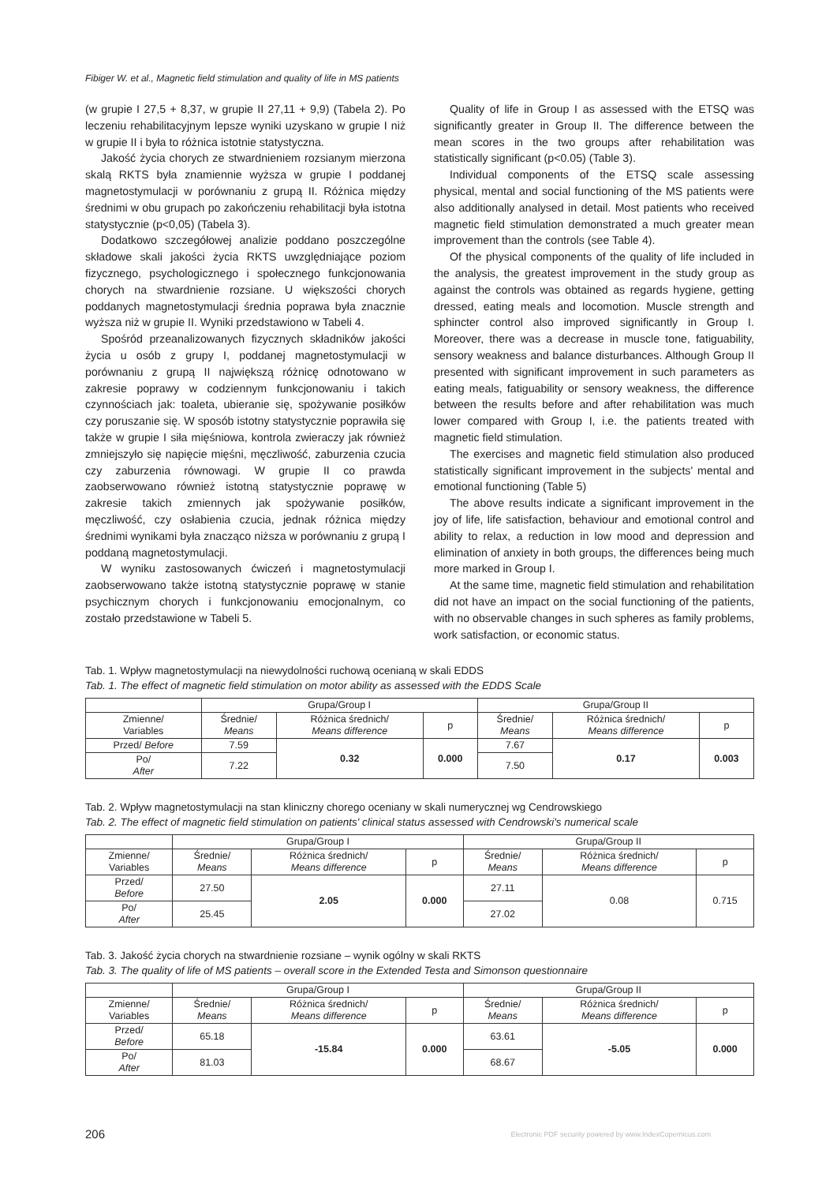Fibiger W. et al., Magnetic field stimulation and quality of life in MS patients
(w grupie I 27,5 + 8,37, w grupie II 27,11 + 9,9) (Tabela 2). Po leczeniu rehabilitacyjnym lepsze wyniki uzyskano w grupie I niż w grupie II i była to różnica istotnie statystyczna.
Jakość życia chorych ze stwardnieniem rozsianym mierzona skalą RKTS była znamiennie wyższa w grupie I poddanej magnetostymulacji w porównaniu z grupą II. Różnica między średnimi w obu grupach po zakończeniu rehabilitacji była istotna statystycznie (p<0,05) (Tabela 3).
Dodatkowo szczegółowej analizie poddano poszczególne składowe skali jakości życia RKTS uwzględniające poziom fizycznego, psychologicznego i społecznego funkcjonowania chorych na stwardnienie rozsiane. U większości chorych poddanych magnetostymulacji średnia poprawa była znacznie wyższa niż w grupie II. Wyniki przedstawiono w Tabeli 4.
Spośród przeanalizowanych fizycznych składników jakości życia u osób z grupy I, poddanej magnetostymulacji w porównaniu z grupą II największą różnicę odnotowano w zakresie poprawy w codziennym funkcjonowaniu i takich czynnościach jak: toaleta, ubieranie się, spożywanie posiłków czy poruszanie się. W sposób istotny statystycznie poprawiła się także w grupie I siła mięśniowa, kontrola zwieraczy jak również zmniejszyło się napięcie mięśni, męczliwość, zaburzenia czucia czy zaburzenia równowagi. W grupie II co prawda zaobserwowano również istotną statystycznie poprawę w zakresie takich zmiennych jak spożywanie posiłków, męczliwość, czy osłabienia czucia, jednak różnica między średnimi wynikami była znacząco niższa w porównaniu z grupą I poddaną magnetostymulacji.
W wyniku zastosowanych ćwiczeń i magnetostymulacji zaobserwowano także istotną statystycznie poprawę w stanie psychicznym chorych i funkcjonowaniu emocjonalnym, co zostało przedstawione w Tabeli 5.
Quality of life in Group I as assessed with the ETSQ was significantly greater in Group II. The difference between the mean scores in the two groups after rehabilitation was statistically significant (p<0.05) (Table 3).
Individual components of the ETSQ scale assessing physical, mental and social functioning of the MS patients were also additionally analysed in detail. Most patients who received magnetic field stimulation demonstrated a much greater mean improvement than the controls (see Table 4).
Of the physical components of the quality of life included in the analysis, the greatest improvement in the study group as against the controls was obtained as regards hygiene, getting dressed, eating meals and locomotion. Muscle strength and sphincter control also improved significantly in Group I. Moreover, there was a decrease in muscle tone, fatiguability, sensory weakness and balance disturbances. Although Group II presented with significant improvement in such parameters as eating meals, fatiguability or sensory weakness, the difference between the results before and after rehabilitation was much lower compared with Group I, i.e. the patients treated with magnetic field stimulation.
The exercises and magnetic field stimulation also produced statistically significant improvement in the subjects' mental and emotional functioning (Table 5)
The above results indicate a significant improvement in the joy of life, life satisfaction, behaviour and emotional control and ability to relax, a reduction in low mood and depression and elimination of anxiety in both groups, the differences being much more marked in Group I.
At the same time, magnetic field stimulation and rehabilitation did not have an impact on the social functioning of the patients, with no observable changes in such spheres as family problems, work satisfaction, or economic status.
Tab. 1. Wpływ magnetostymulacji na niewydolności ruchową ocenianą w skali EDDS
Tab. 1. The effect of magnetic field stimulation on motor ability as assessed with the EDDS Scale
| | Grupa/Group I | | | Grupa/Group II | | |
| Zmienne/ Variables | Średnie/ Means | Różnica średnich/ Means difference | p | Średnie/ Means | Różnica średnich/ Means difference | p |
| Przed/ Before | 7.59 | 0.32 | 0.000 | 7.67 | 0.17 | 0.003 |
| Po/ After | 7.22 | | | 7.50 | | |
Tab. 2. Wpływ magnetostymulacji na stan kliniczny chorego oceniany w skali numerycznej wg Cendrowskiego
Tab. 2. The effect of magnetic field stimulation on patients' clinical status assessed with Cendrowski's numerical scale
| | Grupa/Group I | | | Grupa/Group II | | |
| Zmienne/ Variables | Średnie/ Means | Różnica średnich/ Means difference | p | Średnie/ Means | Różnica średnich/ Means difference | p |
| Przed/ Before | 27.50 | 2.05 | 0.000 | 27.11 | 0.08 | 0.715 |
| Po/ After | 25.45 | | | 27.02 | | |
Tab. 3. Jakość życia chorych na stwardnienie rozsiane – wynik ogólny w skali RKTS
Tab. 3. The quality of life of MS patients – overall score in the Extended Testa and Simonson questionnaire
| | Grupa/Group I | | | Grupa/Group II | | |
| Zmienne/ Variables | Średnie/ Means | Różnica średnich/ Means difference | p | Średnie/ Means | Różnica średnich/ Means difference | p |
| Przed/ Before | 65.18 | -15.84 | 0.000 | 63.61 | -5.05 | 0.000 |
| Po/ After | 81.03 | | | 68.67 | | |
206
Electronic PDF security powered by www.IndexCopernicus.com